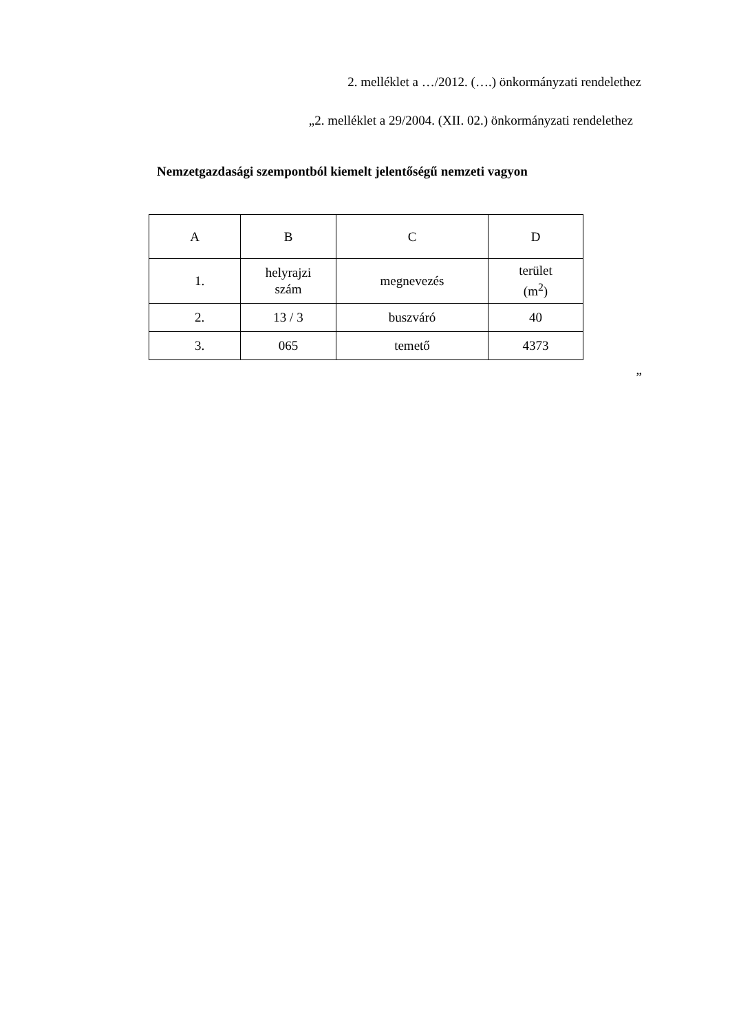2. melléklet a …/2012. (….) önkormányzati rendelethez
„2. melléklet a 29/2004. (XII. 02.) önkormányzati rendelethez
Nemzetgazdasági szempontból kiemelt jelentőségű nemzeti vagyon
| A | B | C | D |
| 1. | helyrajzi szám | megnevezés | terület (m<sup>2</sup>) |
| 2. | 13 / 3 | buszváró | 40 |
| 3. | 065 | temető | 4373 |
”